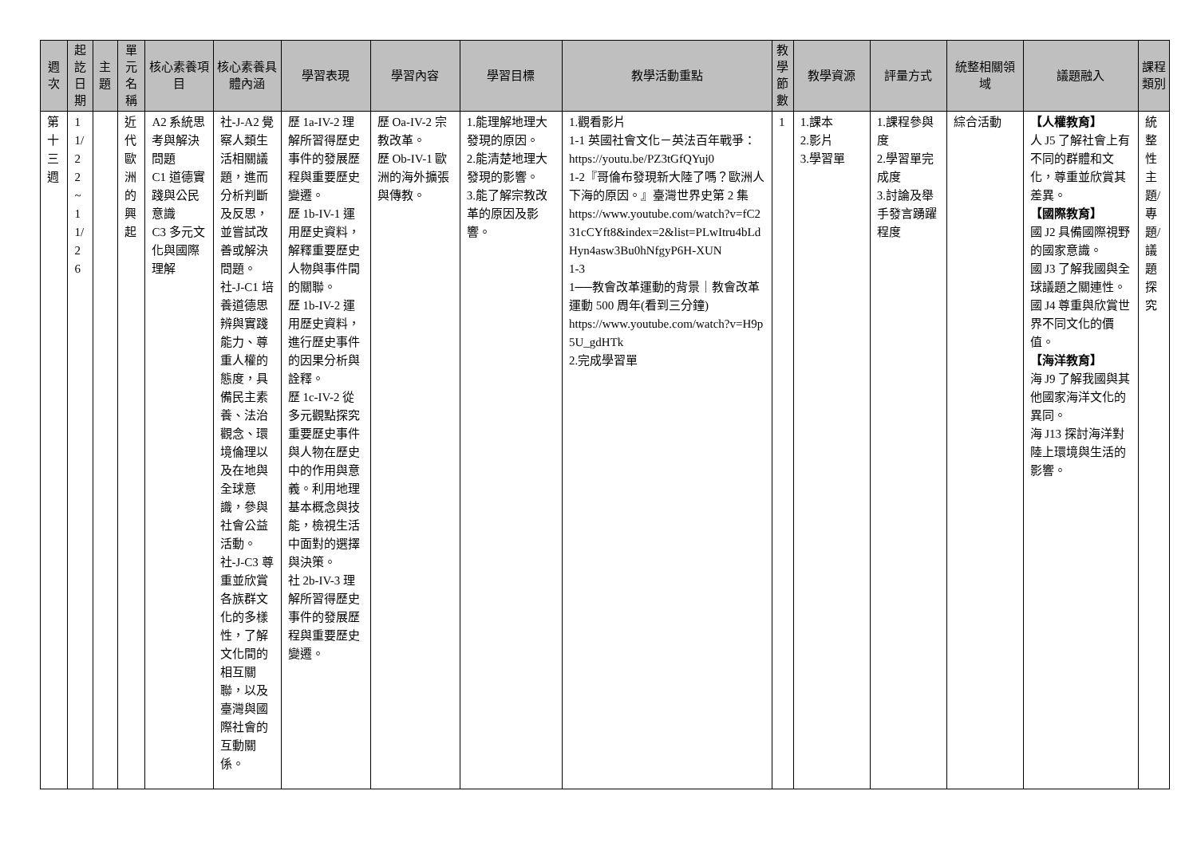| 週次 | 起訖日期 | 主題 | 單元名稱 | 核心素養項目 | 核心素養具體內涵 | 學習表現 | 學習內容 | 學習目標 | 教學活動重點 | 教學節數 | 教學資源 | 評量方式 | 統整相關領域 | 議題融入 | 課程類別 |
| --- | --- | --- | --- | --- | --- | --- | --- | --- | --- | --- | --- | --- | --- | --- | --- |
| 第十三週 | 11/22~11/26 | | 近代歐洲的興起 | A2 系統思考與解決問題 C1 道德實踐與公民意識 C3 多元文化與國際理解 | 社-J-A2 覺察人類生活相關議題，進而分析判斷及反思，並嘗試改善或解決問題。 社-J-C1 培養道德思辨與實踐能力、尊重人權的態度，具備民主素養、法治觀念、環境倫理以及在地與全球意識，參與社會公益活動。 社-J-C3 尊重並欣賞各族群文化的多樣性，了解文化間的相互關聯，以及臺灣與國際社會的互動關係。 | 歷 1a-IV-2 理解所習得歷史事件的發展歷程與重要歷史變遷。 歷 1b-IV-1 運用歷史資料，解釋重要歷史人物與事件間的關聯。 歷 1b-IV-2 運用歷史資料，進行歷史事件的因果分析與詮釋。 歷 1c-IV-2 從多元觀點探究重要歷史事件與人物在歷史中的作用與意義。利用地理基本概念與技能，檢視生活中面對的選擇與決策。 社 2b-IV-3 理解所習得歷史事件的發展歷程與重要歷史變遷。 | 歷 Oa-IV-2 宗教改革。 歷 Ob-IV-1 歐洲的海外擴張與傳教。 | 1.能理解地理大發現的原因。 2.能清楚地理大發現的影響。 3.能了解宗教改革的原因及影響。 | 1.觀看影片 1-1 英國社會文化－英法百年戰爭： https://youtu.be/PZ3tGfQYuj0 1-2『哥倫布發現新大陸了嗎？歐洲人下海的原因。』臺灣世界史第 2 集 https://www.youtube.com/watch?v=fC231cCYft8&index=2&list=PLwItru4bLdHyn4asw3Bu0hNfgyP6H-XUN 1-3 1──教會改革運動的背景｜教會改革運動 500 周年(看到三分鐘) https://www.youtube.com/watch?v=H9p5U_gdHTk 2.完成學習單 | 1 | 1.課本 2.影片 3.學習單 | 1.課程參與度 2.學習單完成度 3.討論及舉手發言踴躍程度 | 綜合活動 | 【人權教育】 人 J5 了解社會上有不同的群體和文化，尊重並欣賞其差異。 【國際教育】 國 J2 具備國際視野的國家意識。 國 J3 了解我國與全球議題之關連性。 國 J4 尊重與欣賞世界不同文化的價值。 【海洋教育】 海 J9 了解我國與其他國家海洋文化的異同。 海 J13 探討海洋對陸上環境與生活的影響。 | 統整性主題/專題/議題探究 |